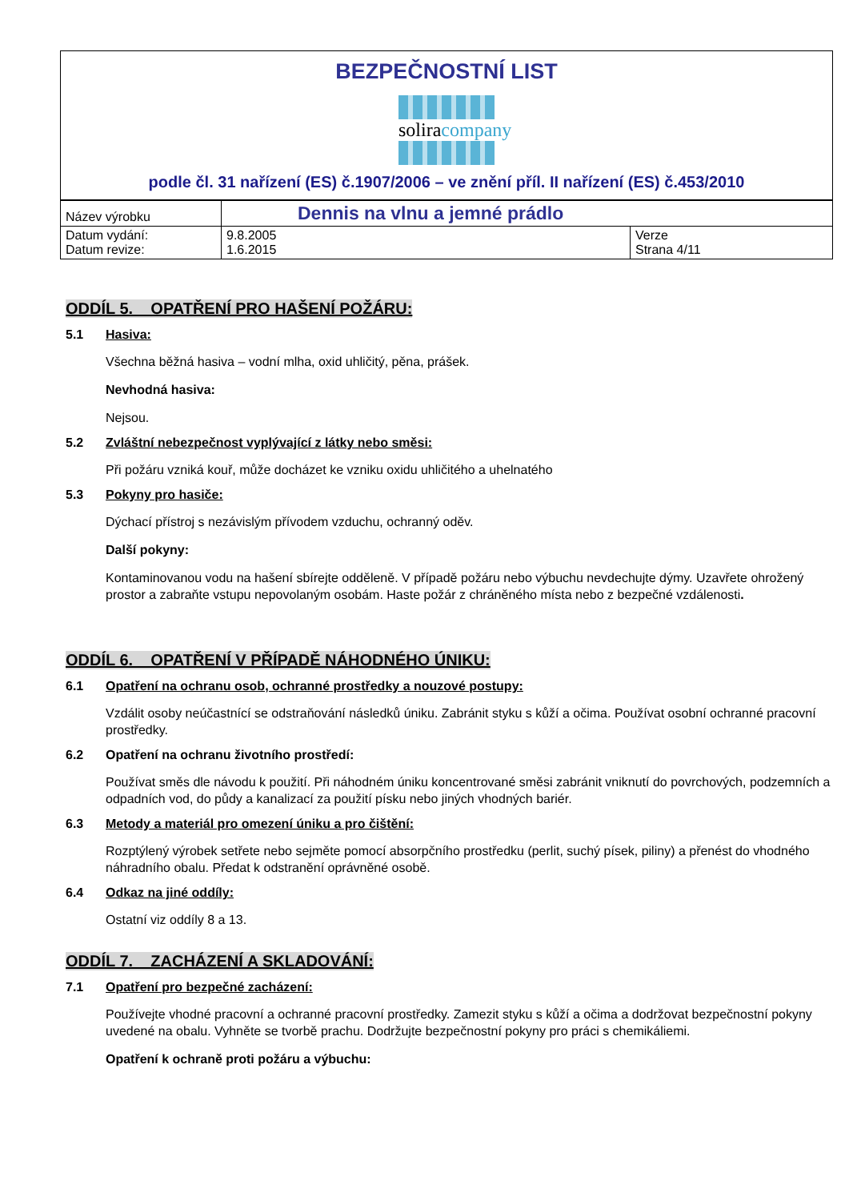BEZPEČNOSTNÍ LIST
solira company
podle čl. 31 nařízení (ES) č.1907/2006 – ve znění příl. II nařízení (ES) č.453/2010
| Název výrobku | Dennis na vlnu a jemné prádlo | |
| Datum vydání: Datum revize: | 9.8.2005 1.6.2015 | Verze Strana 4/11 |
ODDÍL 5. OPATŘENÍ PRO HAŠENÍ POŽÁRU:
5.1 Hasiva:
Všechna běžná hasiva – vodní mlha, oxid uhličitý, pěna, prášek.
Nevhodná hasiva:
Nejsou.
5.2 Zvláštní nebezpečnost vyplývající z látky nebo směsi:
Při požáru vzniká kouř, může docházet ke vzniku oxidu uhličitého a uhelnatého
5.3 Pokyny pro hasiče:
Dýchací přístroj s nezávislým přívodem vzduchu, ochranný oděv.
Další pokyny:
Kontaminovanou vodu na hašení sbírejte odděleně. V případě požáru nebo výbuchu nevdechujte dýmy. Uzavřete ohrožený prostor a zabraňte vstupu nepovolaným osobám. Haste požár z chráněného místa nebo z bezpečné vzdálenosti.
ODDÍL 6. OPATŘENÍ V PŘÍPADĚ NÁHODNÉHO ÚNIKU:
6.1 Opatření na ochranu osob, ochranné prostředky a nouzové postupy:
Vzdálit osoby neúčastnící se odstraňování následků úniku. Zabránit styku s kůží a očima. Používat osobní ochranné pracovní prostředky.
6.2 Opatření na ochranu životního prostředí:
Používat směs dle návodu k použití. Při náhodném úniku koncentrované směsi zabránit vniknutí do povrchových, podzemních a odpadních vod, do půdy a kanalizací za použití písku nebo jiných vhodných bariér.
6.3 Metody a materiál pro omezení úniku a pro čištění:
Rozptýlený výrobek setřete nebo sejměte pomocí absorpčního prostředku (perlit, suchý písek, piliny) a přenést do vhodného náhradního obalu. Předat k odstranění oprávněné osobě.
6.4 Odkaz na jiné oddíly:
Ostatní viz oddíly 8 a 13.
ODDÍL 7. ZACHÁZENÍ A SKLADOVÁNÍ:
7.1 Opatření pro bezpečné zacházení:
Používejte vhodné pracovní a ochranné pracovní prostředky. Zamezit styku s kůží a očima a dodržovat bezpečnostní pokyny uvedené na obalu. Vyhněte se tvorbě prachu. Dodržujte bezpečnostní pokyny pro práci s chemikáliemi.
Opatření k ochraně proti požáru a výbuchu: